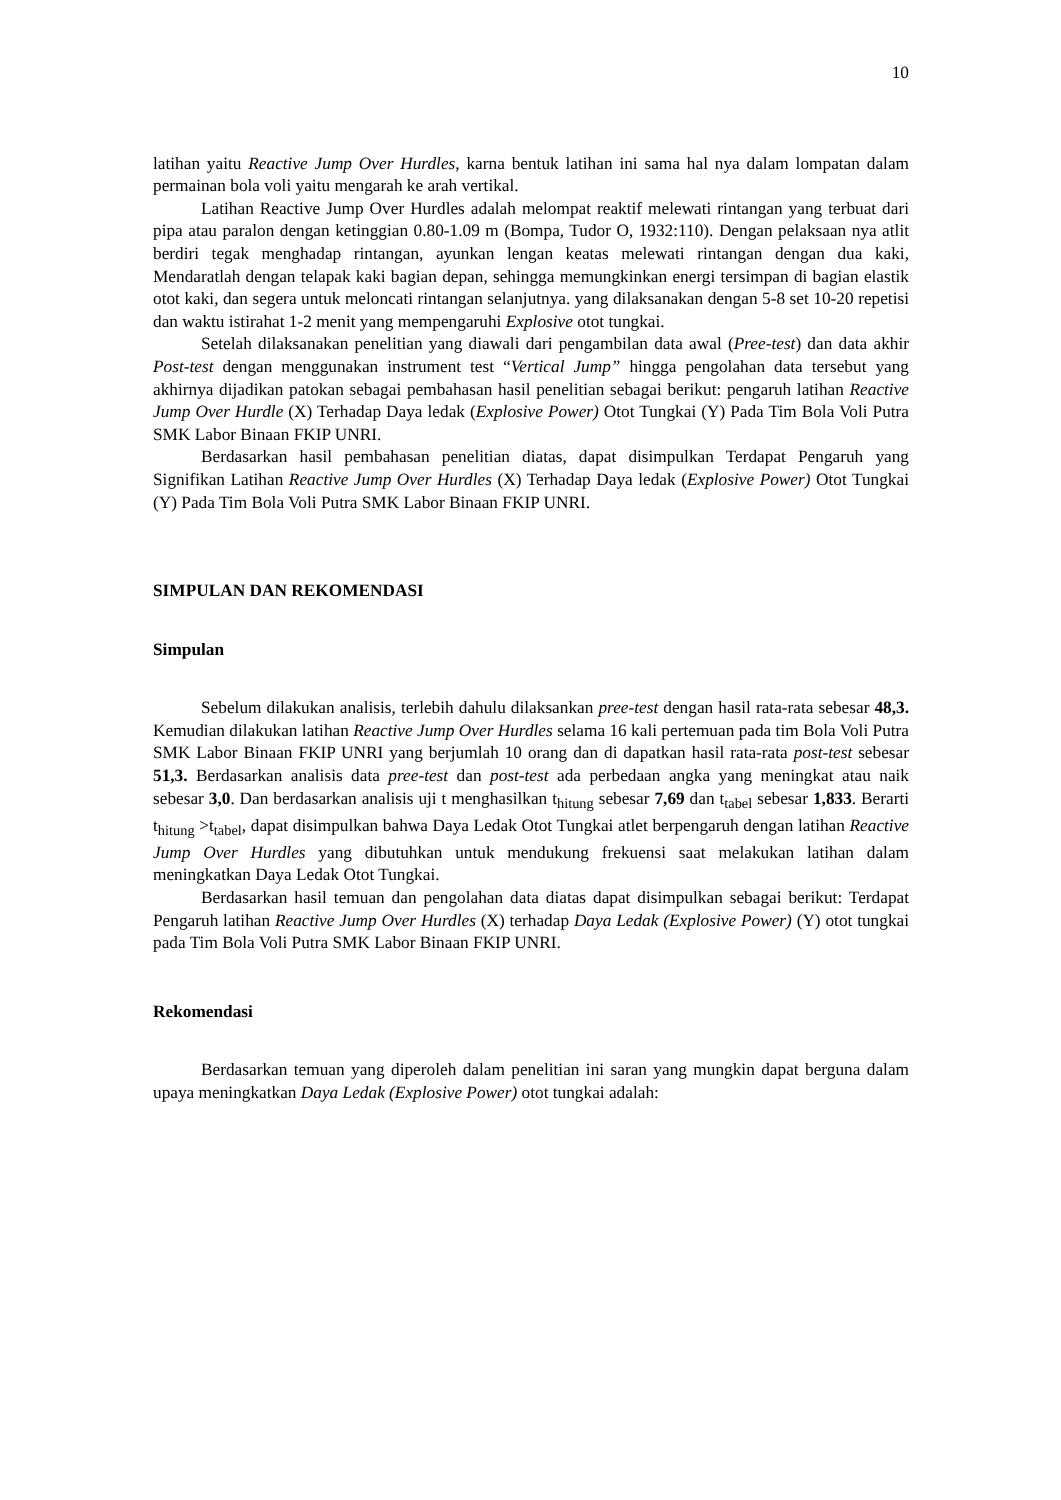10
latihan yaitu Reactive Jump Over Hurdles, karna bentuk latihan ini sama hal nya dalam lompatan dalam permainan bola voli yaitu mengarah ke arah vertikal.
Latihan Reactive Jump Over Hurdles adalah melompat reaktif melewati rintangan yang terbuat dari pipa atau paralon dengan ketinggian 0.80-1.09 m (Bompa, Tudor O, 1932:110). Dengan pelaksaan nya atlit berdiri tegak menghadap rintangan, ayunkan lengan keatas melewati rintangan dengan dua kaki, Mendaratlah dengan telapak kaki bagian depan, sehingga memungkinkan energi tersimpan di bagian elastik otot kaki, dan segera untuk meloncati rintangan selanjutnya. yang dilaksanakan dengan 5-8 set 10-20 repetisi dan waktu istirahat 1-2 menit yang mempengaruhi Explosive otot tungkai.
Setelah dilaksanakan penelitian yang diawali dari pengambilan data awal (Pree-test) dan data akhir Post-test dengan menggunakan instrument test “Vertical Jump” hingga pengolahan data tersebut yang akhirnya dijadikan patokan sebagai pembahasan hasil penelitian sebagai berikut: pengaruh latihan Reactive Jump Over Hurdle (X) Terhadap Daya ledak (Explosive Power) Otot Tungkai (Y) Pada Tim Bola Voli Putra SMK Labor Binaan FKIP UNRI.
Berdasarkan hasil pembahasan penelitian diatas, dapat disimpulkan Terdapat Pengaruh yang Signifikan Latihan Reactive Jump Over Hurdles (X) Terhadap Daya ledak (Explosive Power) Otot Tungkai (Y) Pada Tim Bola Voli Putra SMK Labor Binaan FKIP UNRI.
SIMPULAN DAN REKOMENDASI
Simpulan
Sebelum dilakukan analisis, terlebih dahulu dilaksankan pree-test dengan hasil rata-rata sebesar 48,3. Kemudian dilakukan latihan Reactive Jump Over Hurdles selama 16 kali pertemuan pada tim Bola Voli Putra SMK Labor Binaan FKIP UNRI yang berjumlah 10 orang dan di dapatkan hasil rata-rata post-test sebesar 51,3. Berdasarkan analisis data pree-test dan post-test ada perbedaan angka yang meningkat atau naik sebesar 3,0. Dan berdasarkan analisis uji t menghasilkan t<sub>hitung</sub> sebesar 7,69 dan t<sub>tabel</sub> sebesar 1,833. Berarti t<sub>hitung</sub> >t<sub>tabel</sub>, dapat disimpulkan bahwa Daya Ledak Otot Tungkai atlet berpengaruh dengan latihan Reactive Jump Over Hurdles yang dibutuhkan untuk mendukung frekuensi saat melakukan latihan dalam meningkatkan Daya Ledak Otot Tungkai.
Berdasarkan hasil temuan dan pengolahan data diatas dapat disimpulkan sebagai berikut: Terdapat Pengaruh latihan Reactive Jump Over Hurdles (X) terhadap Daya Ledak (Explosive Power) (Y) otot tungkai pada Tim Bola Voli Putra SMK Labor Binaan FKIP UNRI.
Rekomendasi
Berdasarkan temuan yang diperoleh dalam penelitian ini saran yang mungkin dapat berguna dalam upaya meningkatkan Daya Ledak (Explosive Power) otot tungkai adalah: